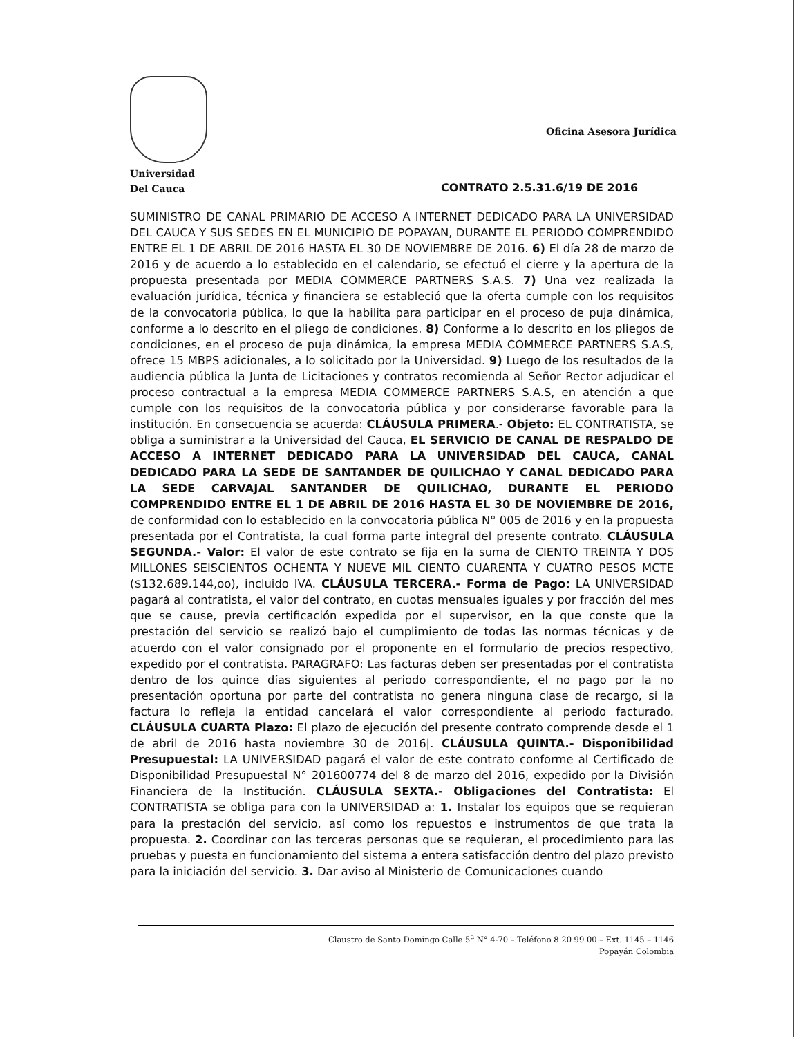Universidad
Del Cauca
Oficina Asesora Jurídica
CONTRATO 2.5.31.6/19 DE 2016
SUMINISTRO DE CANAL PRIMARIO DE ACCESO A INTERNET DEDICADO PARA LA UNIVERSIDAD DEL CAUCA Y SUS SEDES EN EL MUNICIPIO DE POPAYAN, DURANTE EL PERIODO COMPRENDIDO ENTRE EL 1 DE ABRIL DE 2016 HASTA EL 30 DE NOVIEMBRE DE 2016. 6) El día 28 de marzo de 2016 y de acuerdo a lo establecido en el calendario, se efectuó el cierre y la apertura de la propuesta presentada por MEDIA COMMERCE PARTNERS S.A.S. 7) Una vez realizada la evaluación jurídica, técnica y financiera se estableció que la oferta cumple con los requisitos de la convocatoria pública, lo que la habilita para participar en el proceso de puja dinámica, conforme a lo descrito en el pliego de condiciones. 8) Conforme a lo descrito en los pliegos de condiciones, en el proceso de puja dinámica, la empresa MEDIA COMMERCE PARTNERS S.A.S, ofrece 15 MBPS adicionales, a lo solicitado por la Universidad. 9) Luego de los resultados de la audiencia pública la Junta de Licitaciones y contratos recomienda al Señor Rector adjudicar el proceso contractual a la empresa MEDIA COMMERCE PARTNERS S.A.S, en atención a que cumple con los requisitos de la convocatoria pública y por considerarse favorable para la institución. En consecuencia se acuerda: CLÁUSULA PRIMERA.- Objeto: EL CONTRATISTA, se obliga a suministrar a la Universidad del Cauca, EL SERVICIO DE CANAL DE RESPALDO DE ACCESO A INTERNET DEDICADO PARA LA UNIVERSIDAD DEL CAUCA, CANAL DEDICADO PARA LA SEDE DE SANTANDER DE QUILICHAO Y CANAL DEDICADO PARA LA SEDE CARVAJAL SANTANDER DE QUILICHAO, DURANTE EL PERIODO COMPRENDIDO ENTRE EL 1 DE ABRIL DE 2016 HASTA EL 30 DE NOVIEMBRE DE 2016, de conformidad con lo establecido en la convocatoria pública N° 005 de 2016 y en la propuesta presentada por el Contratista, la cual forma parte integral del presente contrato. CLÁUSULA SEGUNDA.- Valor: El valor de este contrato se fija en la suma de CIENTO TREINTA Y DOS MILLONES SEISCIENTOS OCHENTA Y NUEVE MIL CIENTO CUARENTA Y CUATRO PESOS MCTE ($132.689.144,oo), incluido IVA. CLÁUSULA TERCERA.- Forma de Pago: LA UNIVERSIDAD pagará al contratista, el valor del contrato, en cuotas mensuales iguales y por fracción del mes que se cause, previa certificación expedida por el supervisor, en la que conste que la prestación del servicio se realizó bajo el cumplimiento de todas las normas técnicas y de acuerdo con el valor consignado por el proponente en el formulario de precios respectivo, expedido por el contratista. PARAGRAFO: Las facturas deben ser presentadas por el contratista dentro de los quince días siguientes al periodo correspondiente, el no pago por la no presentación oportuna por parte del contratista no genera ninguna clase de recargo, si la factura lo refleja la entidad cancelará el valor correspondiente al periodo facturado. CLÁUSULA CUARTA Plazo: El plazo de ejecución del presente contrato comprende desde el 1 de abril de 2016 hasta noviembre 30 de 2016|. CLÁUSULA QUINTA.- Disponibilidad Presupuestal: LA UNIVERSIDAD pagará el valor de este contrato conforme al Certificado de Disponibilidad Presupuestal N° 201600774 del 8 de marzo del 2016, expedido por la División Financiera de la Institución. CLÁUSULA SEXTA.- Obligaciones del Contratista: El CONTRATISTA se obliga para con la UNIVERSIDAD a: 1. Instalar los equipos que se requieran para la prestación del servicio, así como los repuestos e instrumentos de que trata la propuesta. 2. Coordinar con las terceras personas que se requieran, el procedimiento para las pruebas y puesta en funcionamiento del sistema a entera satisfacción dentro del plazo previsto para la iniciación del servicio. 3. Dar aviso al Ministerio de Comunicaciones cuando
Claustro de Santo Domingo Calle 5<sup>a</sup> N° 4-70 – Teléfono 8 20 99 00 – Ext. 1145 – 1146
Popayán Colombia